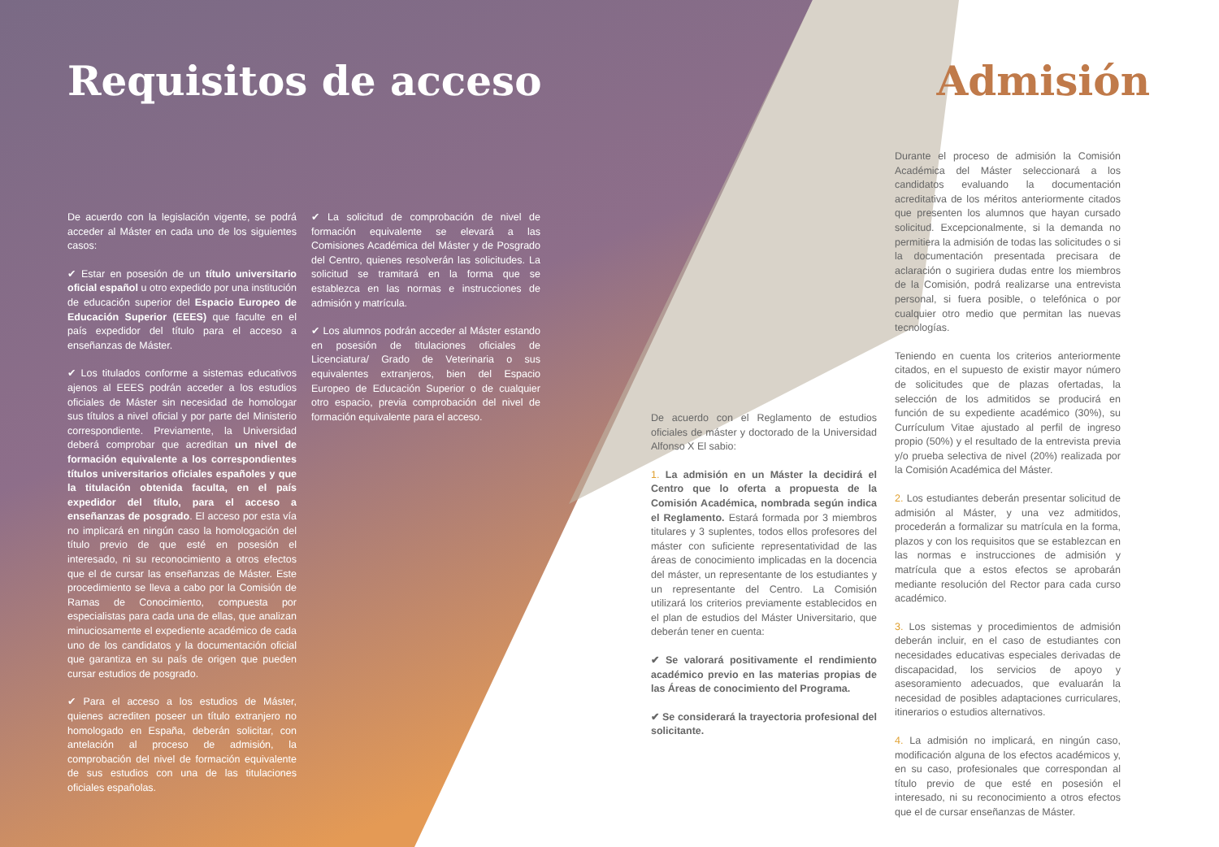Requisitos de acceso
De acuerdo con la legislación vigente, se podrá acceder al Máster en cada uno de los siguientes casos:
✔ Estar en posesión de un título universitario oficial español u otro expedido por una institución de educación superior del Espacio Europeo de Educación Superior (EEES) que faculte en el país expedidor del título para el acceso a enseñanzas de Máster.
✔ Los titulados conforme a sistemas educativos ajenos al EEES podrán acceder a los estudios oficiales de Máster sin necesidad de homologar sus títulos a nivel oficial y por parte del Ministerio correspondiente. Previamente, la Universidad deberá comprobar que acreditan un nivel de formación equivalente a los correspondientes títulos universitarios oficiales españoles y que la titulación obtenida faculta, en el país expedidor del título, para el acceso a enseñanzas de posgrado. El acceso por esta vía no implicará en ningún caso la homologación del título previo de que esté en posesión el interesado, ni su reconocimiento a otros efectos que el de cursar las enseñanzas de Máster. Este procedimiento se lleva a cabo por la Comisión de Ramas de Conocimiento, compuesta por especialistas para cada una de ellas, que analizan minuciosamente el expediente académico de cada uno de los candidatos y la documentación oficial que garantiza en su país de origen que pueden cursar estudios de posgrado.
✔ Para el acceso a los estudios de Máster, quienes acrediten poseer un título extranjero no homologado en España, deberán solicitar, con antelación al proceso de admisión, la comprobación del nivel de formación equivalente de sus estudios con una de las titulaciones oficiales españolas.
✔ La solicitud de comprobación de nivel de formación equivalente se elevará a las Comisiones Académica del Máster y de Posgrado del Centro, quienes resolverán las solicitudes. La solicitud se tramitará en la forma que se establezca en las normas e instrucciones de admisión y matrícula.
✔ Los alumnos podrán acceder al Máster estando en posesión de titulaciones oficiales de Licenciatura/ Grado de Veterinaria o sus equivalentes extranjeros, bien del Espacio Europeo de Educación Superior o de cualquier otro espacio, previa comprobación del nivel de formación equivalente para el acceso.
Admisión
De acuerdo con el Reglamento de estudios oficiales de máster y doctorado de la Universidad Alfonso X El sabio:
1. La admisión en un Máster la decidirá el Centro que lo oferta a propuesta de la Comisión Académica, nombrada según indica el Reglamento. Estará formada por 3 miembros titulares y 3 suplentes, todos ellos profesores del máster con suficiente representatividad de las áreas de conocimiento implicadas en la docencia del máster, un representante de los estudiantes y un representante del Centro. La Comisión utilizará los criterios previamente establecidos en el plan de estudios del Máster Universitario, que deberán tener en cuenta:
✔ Se valorará positivamente el rendimiento académico previo en las materias propias de las Áreas de conocimiento del Programa.
✔ Se considerará la trayectoria profesional del solicitante.
Durante el proceso de admisión la Comisión Académica del Máster seleccionará a los candidatos evaluando la documentación acreditativa de los méritos anteriormente citados que presenten los alumnos que hayan cursado solicitud. Excepcionalmente, si la demanda no permitiera la admisión de todas las solicitudes o si la documentación presentada precisara de aclaración o sugiriera dudas entre los miembros de la Comisión, podrá realizarse una entrevista personal, si fuera posible, o telefónica o por cualquier otro medio que permitan las nuevas tecnologías.
Teniendo en cuenta los criterios anteriormente citados, en el supuesto de existir mayor número de solicitudes que de plazas ofertadas, la selección de los admitidos se producirá en función de su expediente académico (30%), su Currículum Vitae ajustado al perfil de ingreso propio (50%) y el resultado de la entrevista previa y/o prueba selectiva de nivel (20%) realizada por la Comisión Académica del Máster.
2. Los estudiantes deberán presentar solicitud de admisión al Máster, y una vez admitidos, procederán a formalizar su matrícula en la forma, plazos y con los requisitos que se establezcan en las normas e instrucciones de admisión y matrícula que a estos efectos se aprobarán mediante resolución del Rector para cada curso académico.
3. Los sistemas y procedimientos de admisión deberán incluir, en el caso de estudiantes con necesidades educativas especiales derivadas de discapacidad, los servicios de apoyo y asesoramiento adecuados, que evaluarán la necesidad de posibles adaptaciones curriculares, itinerarios o estudios alternativos.
4. La admisión no implicará, en ningún caso, modificación alguna de los efectos académicos y, en su caso, profesionales que correspondan al título previo de que esté en posesión el interesado, ni su reconocimiento a otros efectos que el de cursar enseñanzas de Máster.